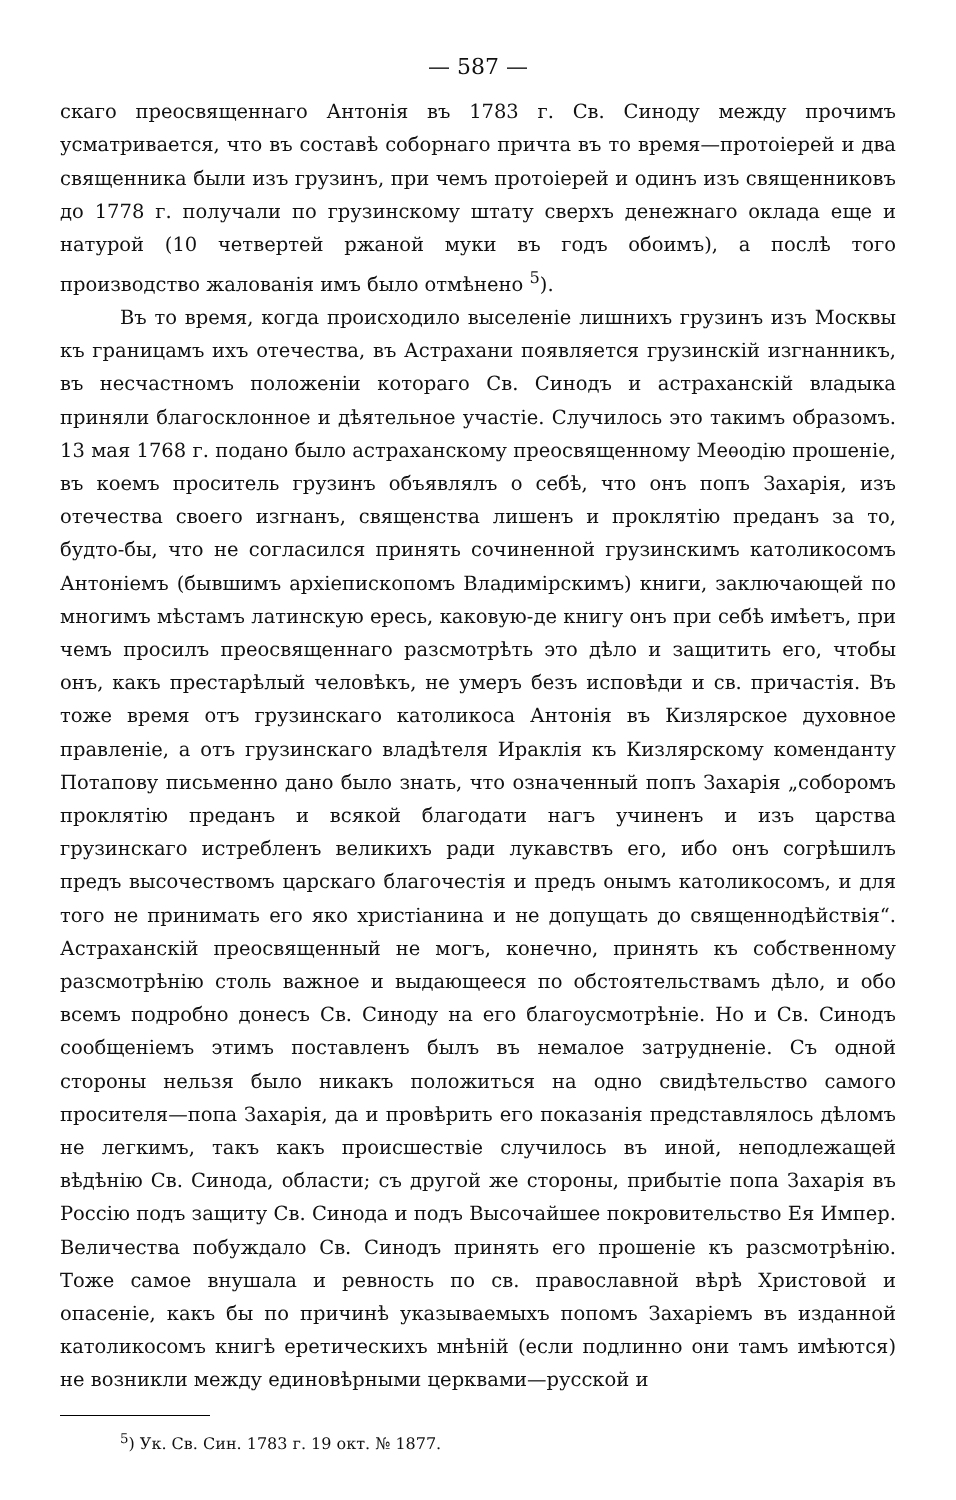— 587 —
скаго преосвященнаго Антонія въ 1783 г. Св. Синоду между прочимъ усматривается, что въ составѣ соборнаго причта въ то время—протоіерей и два священника были изъ грузинъ, при чемъ протоіерей и одинъ изъ священниковъ до 1778 г. получали по грузинскому штату сверхъ денежнаго оклада еще и натурой (10 четвертей ржаной муки въ годъ обоимъ), а послѣ того производство жалованія имъ было отмѣнено <sup>5</sup>).
Въ то время, когда происходило выселеніе лишнихъ грузинъ изъ Москвы къ границамъ ихъ отечества, въ Астрахани появляется грузинскій изгнанникъ, въ несчастномъ положеніи котораго Св. Синодъ и астраханскій владыка приняли благосклонное и дѣятельное участіе. Случилось это такимъ образомъ. 13 мая 1768 г. подано было астраханскому преосвященному Меѳодію прошеніе, въ коемъ проситель грузинъ объявлялъ о себѣ, что онъ попъ Захарія, изъ отечества своего изгнанъ, священства лишенъ и проклятію преданъ за то, будто-бы, что не согласился принять сочиненной грузинскимъ католикосомъ Антоніемъ (бывшимъ архіепископомъ Владимірскимъ) книги, заключающей по многимъ мѣстамъ латинскую ересь, каковую-де книгу онъ при себѣ имѣетъ, при чемъ просилъ преосвященнаго разсмотрѣть это дѣло и защитить его, чтобы онъ, какъ престарѣлый человѣкъ, не умеръ безъ исповѣди и св. причастія. Въ тоже время отъ грузинскаго католикоса Антонія въ Кизлярское духовное правленіе, а отъ грузинскаго владѣтеля Ираклія къ Кизлярскому коменданту Потапову письменно дано было знать, что означенный попъ Захарія „соборомъ проклятію преданъ и всякой благодати нагъ учиненъ и изъ царства грузинскаго истребленъ великихъ ради лукавствъ его, ибо онъ согрѣшилъ предъ высочествомъ царскаго благочестія и предъ онымъ католикосомъ, и для того не принимать его яко христіанина и не допущать до священнодѣйствія“. Астраханскій преосвященный не могъ, конечно, принять къ собственному разсмотрѣнію столь важное и выдающееся по обстоятельствамъ дѣло, и обо всемъ подробно донесъ Св. Синоду на его благоусмотрѣніе. Но и Св. Синодъ сообщеніемъ этимъ поставленъ былъ въ немалое затрудненіе. Съ одной стороны нельзя было никакъ положиться на одно свидѣтельство самого просителя—попа Захарія, да и провѣрить его показанія представлялось дѣломъ не легкимъ, такъ какъ происшествіе случилось въ иной, неподлежащей вѣдѣнію Св. Синода, области; съ другой же стороны, прибытіе попа Захарія въ Россію подъ защиту Св. Синода и подъ Высочайшее покровительство Ея Импер. Величества побуждало Св. Синодъ принять его прошеніе къ разсмотрѣнію. Тоже самое внушала и ревность по св. православной вѣрѣ Христовой и опасеніе, какъ бы по причинѣ указываемыхъ попомъ Захаріемъ въ изданной католикосомъ книгѣ еретическихъ мнѣній (если подлинно они тамъ имѣются) не возникли между единовѣрными церквами—русской и
<sup>5</sup>) Ук. Св. Син. 1783 г. 19 окт. № 1877.